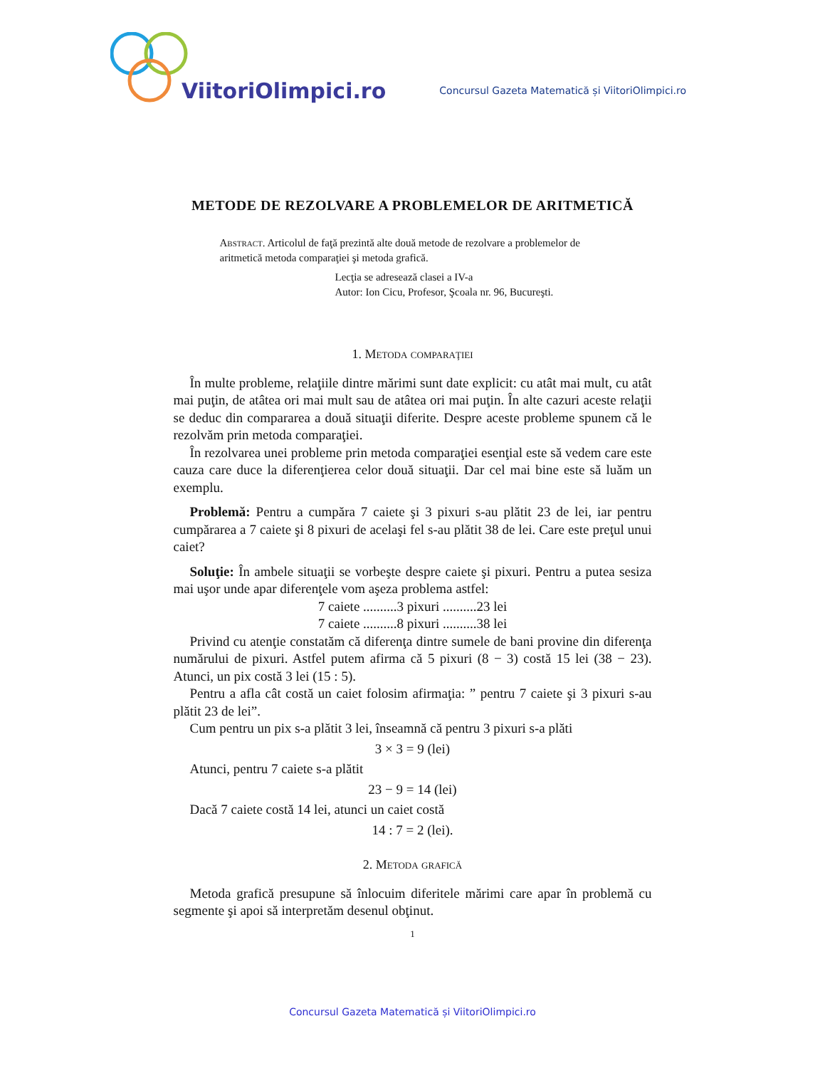ViitoriOlimpici.ro
Concursul Gazeta Matematică și ViitoriOlimpici.ro
METODE DE REZOLVARE A PROBLEMELOR DE ARITMETICĂ
Abstract. Articolul de faţă prezintă alte două metode de rezolvare a problemelor de aritmetică metoda comparaţiei şi metoda grafică.
Lecţia se adresează clasei a IV-a
Autor: Ion Cicu, Profesor, Şcoala nr. 96, Bucureşti.
1. Metoda comparaţiei
În multe probleme, relaţiile dintre mărimi sunt date explicit: cu atât mai mult, cu atât mai puţin, de atâtea ori mai mult sau de atâtea ori mai puţin. În alte cazuri aceste relaţii se deduc din compararea a două situaţii diferite. Despre aceste probleme spunem că le rezolvăm prin metoda comparaţiei.
În rezolvarea unei probleme prin metoda comparaţiei esenţial este să vedem care este cauza care duce la diferenţierea celor două situaţii. Dar cel mai bine este să luăm un exemplu.
Problemă: Pentru a cumpăra 7 caiete şi 3 pixuri s-au plătit 23 de lei, iar pentru cumpărarea a 7 caiete şi 8 pixuri de acelaşi fel s-au plătit 38 de lei. Care este preţul unui caiet?
Soluţie: În ambele situaţii se vorbeşte despre caiete şi pixuri. Pentru a putea sesiza mai uşor unde apar diferenţele vom aşeza problema astfel:
7 caiete ..........3 pixuri ..........23 lei
7 caiete ..........8 pixuri ..........38 lei
Privind cu atenţie constatăm că diferenţa dintre sumele de bani provine din diferenţa numărului de pixuri. Astfel putem afirma că 5 pixuri (8 − 3) costă 15 lei (38 − 23). Atunci, un pix costă 3 lei (15 : 5).
Pentru a afla cât costă un caiet folosim afirmaţia: ” pentru 7 caiete şi 3 pixuri s-au plătit 23 de lei”.
Cum pentru un pix s-a plătit 3 lei, înseamnă că pentru 3 pixuri s-a plăti
3 × 3 = 9 (lei)
Atunci, pentru 7 caiete s-a plătit
23 − 9 = 14 (lei)
Dacă 7 caiete costă 14 lei, atunci un caiet costă
14 : 7 = 2 (lei).
2. Metoda grafică
Metoda grafică presupune să înlocuim diferitele mărimi care apar în problemă cu segmente şi apoi să interpretăm desenul obţinut.
1
Concursul Gazeta Matematică și ViitoriOlimpici.ro